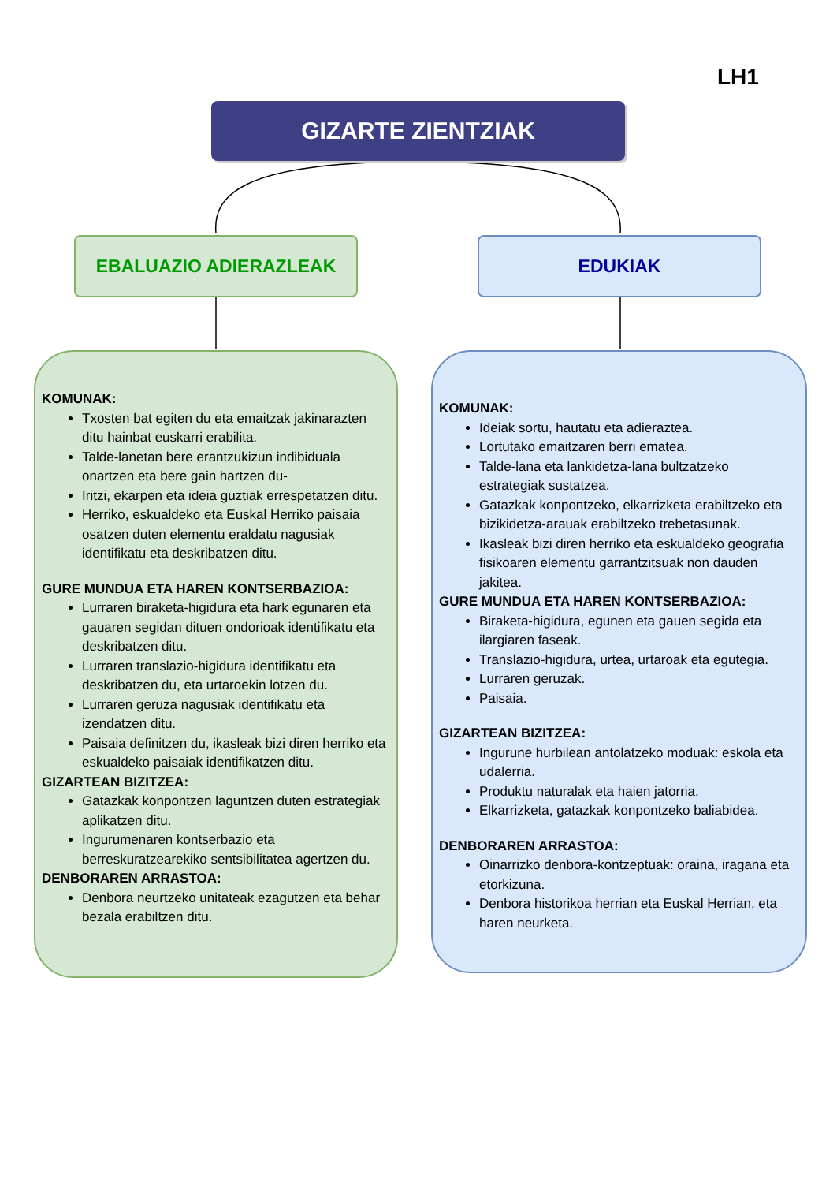LH1
GIZARTE ZIENTZIAK
EBALUAZIO ADIERAZLEAK EDUKIAK
KOMUNAK:
Txosten bat egiten du eta emaitzak jakinarazten ditu hainbat euskarri erabilita.
Talde-lanetan bere erantzukizun indibiduala onartzen eta bere gain hartzen du-
Iritzi, ekarpen eta ideia guztiak errespetatzen ditu.
Herriko, eskualdeko eta Euskal Herriko paisaia osatzen duten elementu eraldatu nagusiak identifikatu eta deskribatzen ditu.
GURE MUNDUA ETA HAREN KONTSERBAZIOA:
Lurraren biraketa-higidura eta hark egunaren eta gauaren segidan dituen ondorioak identifikatu eta deskribatzen ditu.
Lurraren translazio-higidura identifikatu eta deskribatzen du, eta urtaroekin lotzen du.
Lurraren geruza nagusiak identifikatu eta izendatzen ditu.
Paisaia definitzen du, ikasleak bizi diren herriko eta eskualdeko paisaiak identifikatzen ditu.
GIZARTEAN BIZITZEA:
Gatazkak konpontzen laguntzen duten estrategiak aplikatzen ditu.
Ingurumenaren kontserbazio eta berreskuratzearekiko sentsibilitatea agertzen du.
DENBORAREN ARRASTOA:
Denbora neurtzeko unitateak ezagutzen eta behar bezala erabiltzen ditu.
KOMUNAK:
Ideiak sortu, hautatu eta adieraztea.
Lortutako emaitzaren berri ematea.
Talde-lana eta lankidetza-lana bultzatzeko estrategiak sustatzea.
Gatazkak konpontzeko, elkarrizketa erabiltzeko eta bizikidetza-arauak erabiltzeko trebetasunak.
Ikasleak bizi diren herriko eta eskualdeko geografia fisikoaren elementu garrantzitsuak non dauden jakitea.
GURE MUNDUA ETA HAREN KONTSERBAZIOA:
Biraketa-higidura, egunen eta gauen segida eta ilargiaren faseak.
Translazio-higidura, urtea, urtaroak eta egutegia.
Lurraren geruzak.
Paisaia.
GIZARTEAN BIZITZEA:
Ingurune hurbilean antolatzeko moduak: eskola eta udalerria.
Produktu naturalak eta haien jatorria.
Elkarrizketa, gatazkak konpontzeko baliabidea.
DENBORAREN ARRASTOA:
Oinarrizko denbora-kontzeptuak: oraina, iragana eta etorkizuna.
Denbora historikoa herrian eta Euskal Herrian, eta haren neurketa.